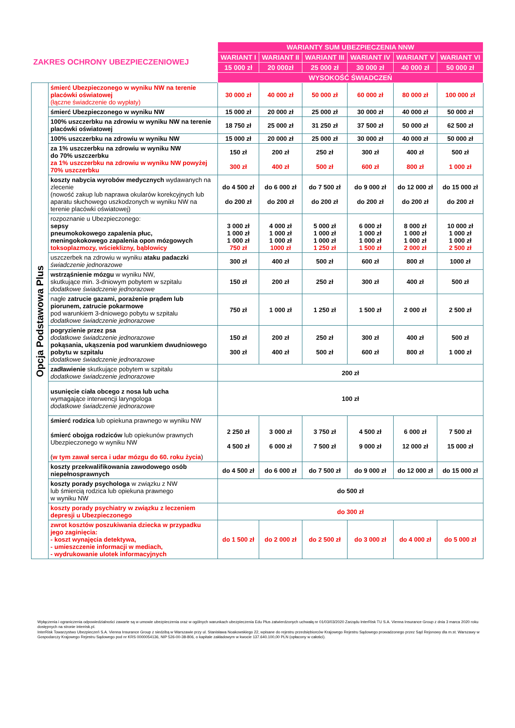| ZAKRES OCHRONY UBEZPIECZENIOWEJ | | WARIANTY SUM UBEZPIECZENIA NNW | | | | | |
| | | WARIANT I | WARIANT II | WARIANT III | WARIANT IV | WARIANT V | WARIANT VI |
| | | 15 000 zł | 20 000zł | 25 000 zł | 30 000 zł | 40 000 zł | 50 000 zł |
| | | WYSOKOŚĆ ŚWIADCZEŃ | | | | | |
| Opcja Podstawowa Plus | śmierć Ubezpieczonego w wyniku NW na terenie placówki oświatowej (łączne świadczenie do wypłaty) | 30 000 zł | 40 000 zł | 50 000 zł | 60 000 zł | 80 000 zł | 100 000 zł |
| | śmierć Ubezpieczonego w wyniku NW | 15 000 zł | 20 000 zł | 25 000 zł | 30 000 zł | 40 000 zł | 50 000 zł |
| | 100% uszczerbku na zdrowiu w wyniku NW na terenie placówki oświatowej | 18 750 zł | 25 000 zł | 31 250 zł | 37 500 zł | 50 000 zł | 62 500 zł |
| | 100% uszczerbku na zdrowiu w wyniku NW | 15 000 zł | 20 000 zł | 25 000 zł | 30 000 zł | 40 000 zł | 50 000 zł |
| | za 1% uszczerbku na zdrowiu w wyniku NW do 70% uszczerbku za 1% uszczerbku na zdrowiu w wyniku NW powyżej 70% uszczerbku | 150 zł 300 zł | 200 zł 400 zł | 250 zł 500 zł | 300 zł 600 zł | 400 zł 800 zł | 500 zł 1 000 zł |
| | koszty nabycia wyrobów medycznych wydawanych na zlecenie (nowość zakup lub naprawa okularów korekcyjnych lub aparatu słuchowego uszkodzonych w wyniku NW na terenie placówki oświatowej) | do 4 500 zł do 200 zł | do 6 000 zł do 200 zł | do 7 500 zł do 200 zł | do 9 000 zł do 200 zł | do 12 000 zł do 200 zł | do 15 000 zł do 200 zł |
| | rozpoznanie u Ubezpieczonego: sepsy pneumokokowego zapalenia płuc, meningokokowego zapalenia opon mózgowych toksoplazmozy, wścieklizny, bąblowicy | 3 000 zł 1 000 zł 1 000 zł 750 zł | 4 000 zł 1 000 zł 1 000 zł 1000 zł | 5 000 zł 1 000 zł 1 000 zł 1 250 zł | 6 000 zł 1 000 zł 1 000 zł 1 500 zł | 8 000 zł 1 000 zł 1 000 zł 2 000 zł | 10 000 zł 1 000 zł 1 000 zł 2 500 zł |
| | uszczerbek na zdrowiu w wyniku ataku padaczki świadczenie jednorazowe | 300 zł | 400 zł | 500 zł | 600 zł | 800 zł | 1000 zł |
| | wstrząśnienie mózgu w wyniku NW, skutkujące min. 3-dniowym pobytem w szpitalu dodatkowe świadczenie jednorazowe | 150 zł | 200 zł | 250 zł | 300 zł | 400 zł | 500 zł |
| | nagłe zatrucie gazami, porażenie prądem lub piorunem, zatrucie pokarmowe pod warunkiem 3-dniowego pobytu w szpitalu dodatkowe świadczenie jednorazowe | 750 zł | 1 000 zł | 1 250 zł | 1 500 zł | 2 000 zł | 2 500 zł |
| | pogryzienie przez psa dodatkowe świadczenie jednorazowe pokąsania, ukąszenia pod warunkiem dwudniowego pobytu w szpitalu dodatkowe świadczenie jednorazowe | 150 zł 300 zł | 200 zł 400 zł | 250 zł 500 zł | 300 zł 600 zł | 400 zł 800 zł | 500 zł 1 000 zł |
| | zadławienie skutkujące pobytem w szpitalu dodatkowe świadczenie jednorazowe | 200 zł | | | | | |
| | usunięcie ciała obcego z nosa lub ucha wymagające interwencji laryngologa dodatkowe świadczenie jednorazowe | 100 zł | | | | | |
| | śmierć rodzica lub opiekuna prawnego w wyniku NW śmierć obojga rodziców lub opiekunów prawnych Ubezpieczonego w wyniku NW ( w tym zawał serca i udar mózgu do 60. roku życia ) | 2 250 zł 4 500 zł | 3 000 zł 6 000 zł | 3 750 zł 7 500 zł | 4 500 zł 9 000 zł | 6 000 zł 12 000 zł | 7 500 zł 15 000 zł |
| | koszty przekwalifikowania zawodowego osób niepełnosprawnych | do 4 500 zł | do 6 000 zł | do 7 500 zł | do 9 000 zł | do 12 000 zł | do 15 000 zł |
| | koszty porady psychologa w związku z NW lub śmiercią rodzica lub opiekuna prawnego w wyniku NW | do 500 zł | | | | | |
| | koszty porady psychiatry w związku z leczeniem depresji u Ubezpieczonego | do 300 zł | | | | | |
| | zwrot kosztów poszukiwania dziecka w przypadku jego zaginięcia: - koszt wynajęcia detektywa, - umieszczenie informacji w mediach, - wydrukowanie ulotek informacyjnych | do 1 500 zł | do 2 000 zł | do 2 500 zł | do 3 000 zł | do 4 000 zł | do 5 000 zł |
Wyłączenia i ograniczenia odpowiedzialności zawarte są w umowie ubezpieczenia oraz w ogólnych warunkach ubezpieczenia Edu Plus zatwierdzonych uchwałą nr 01/03/03/2020 Zarządu InterRisk TU S.A. Vienna Insurance Group z dnia 3 marca 2020 roku dostępnych na stronie interrisk.pl.
InterRisk Towarzystwo Ubezpieczeń S.A. Vienna Insurance Group z siedzibą w Warszawie przy ul. Stanisława Noakowskiego 22, wpisane do rejestru przedsiębiorców Krajowego Rejestru Sądowego prowadzonego przez Sąd Rejonowy dla m.st. Warszawy w Gospodarczy Krajowego Rejestru Sądowego pod nr KRS 0000054136, NIP 526-00-38-806, o kapitale zakładowym w kwocie 137.640.100,00 PLN (opłacony w całości).